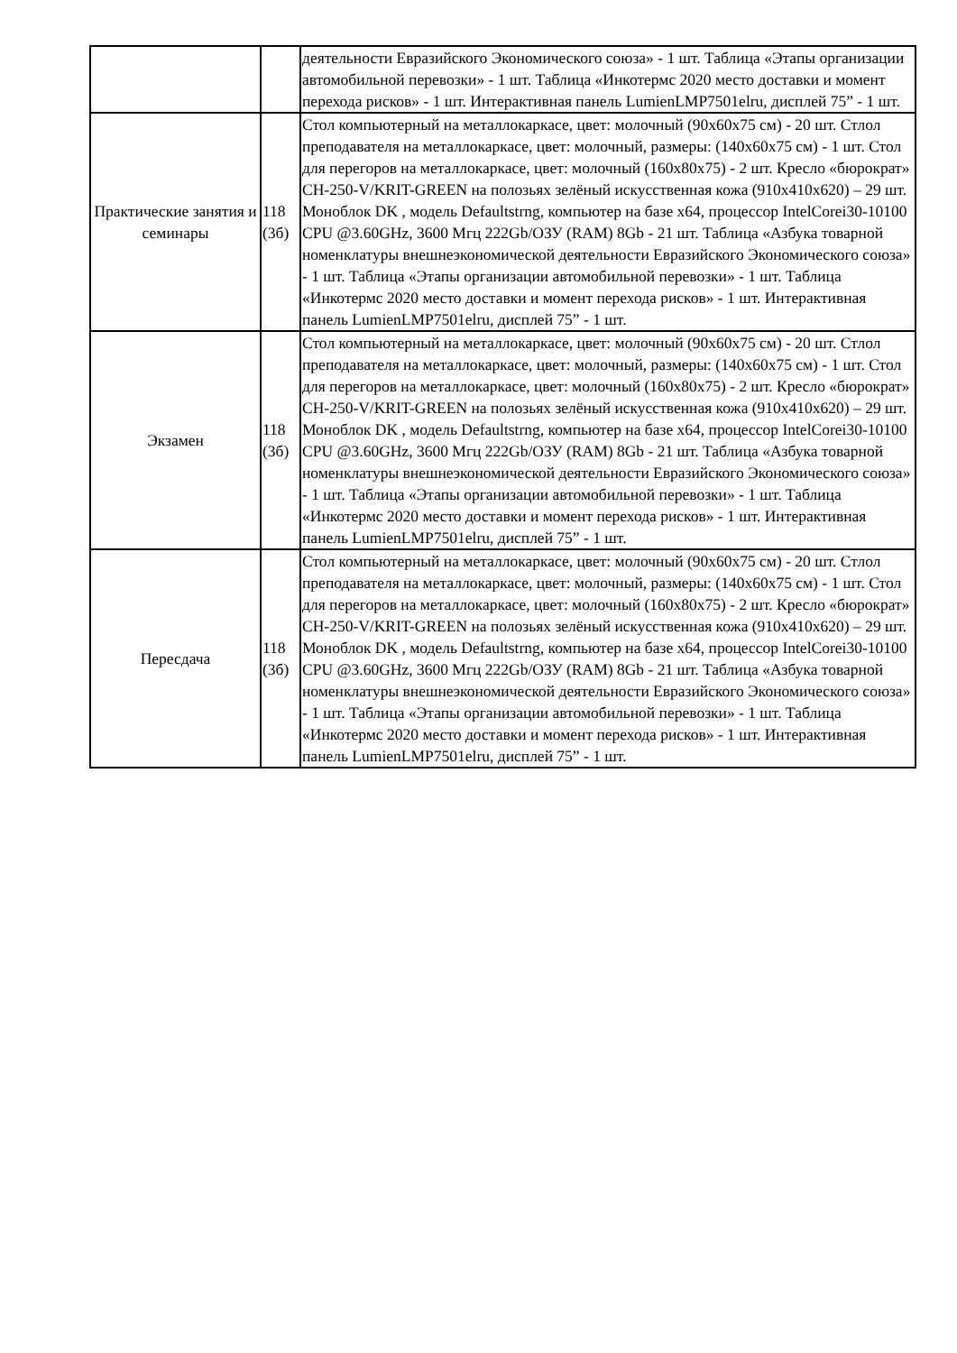| | | деятельности Евразийского Экономического союза» - 1 шт. Таблица «Этапы организации автомобильной перевозки» - 1 шт. Таблица «Инкотермс 2020 место доставки и момент перехода рисков» - 1 шт. Интерактивная панель LumienLMP7501elru, дисплей 75” - 1 шт. |
| Практические занятия и семинары | 118 (3б) | Стол компьютерный на металлокаркасе, цвет: молочный (90х60х75 см) - 20 шт. Стлол преподавателя на металлокаркасе, цвет: молочный, размеры: (140х60х75 см) - 1 шт. Стол для перегоров на металлокаркасе, цвет: молочный (160х80х75) - 2 шт. Кресло «бюрократ» CH-250-V/KRIT-GREEN на полозьях зелёный искусственная кожа (910х410х620) – 29 шт. Моноблок DK , модель Defaultstrng, компьютер на базе x64, процессор IntelCorei30-10100 CPU @3.60GHz, 3600 Мгц 222Gb/ОЗУ (RAM) 8Gb - 21 шт. Таблица «Азбука товарной номенклатуры внешнеэкономической деятельности Евразийского Экономического союза» - 1 шт. Таблица «Этапы организации автомобильной перевозки» - 1 шт. Таблица «Инкотермс 2020 место доставки и момент перехода рисков» - 1 шт. Интерактивная панель LumienLMP7501elru, дисплей 75” - 1 шт. |
| Экзамен | 118 (3б) | Стол компьютерный на металлокаркасе, цвет: молочный (90х60х75 см) - 20 шт. Стлол преподавателя на металлокаркасе, цвет: молочный, размеры: (140х60х75 см) - 1 шт. Стол для перегоров на металлокаркасе, цвет: молочный (160х80х75) - 2 шт. Кресло «бюрократ» CH-250-V/KRIT-GREEN на полозьях зелёный искусственная кожа (910х410х620) – 29 шт. Моноблок DK , модель Defaultstrng, компьютер на базе x64, процессор IntelCorei30-10100 CPU @3.60GHz, 3600 Мгц 222Gb/ОЗУ (RAM) 8Gb - 21 шт. Таблица «Азбука товарной номенклатуры внешнеэкономической деятельности Евразийского Экономического союза» - 1 шт. Таблица «Этапы организации автомобильной перевозки» - 1 шт. Таблица «Инкотермс 2020 место доставки и момент перехода рисков» - 1 шт. Интерактивная панель LumienLMP7501elru, дисплей 75” - 1 шт. |
| Пересдача | 118 (3б) | Стол компьютерный на металлокаркасе, цвет: молочный (90х60х75 см) - 20 шт. Стлол преподавателя на металлокаркасе, цвет: молочный, размеры: (140х60х75 см) - 1 шт. Стол для перегоров на металлокаркасе, цвет: молочный (160х80х75) - 2 шт. Кресло «бюрократ» CH-250-V/KRIT-GREEN на полозьях зелёный искусственная кожа (910х410х620) – 29 шт. Моноблок DK , модель Defaultstrng, компьютер на базе x64, процессор IntelCorei30-10100 CPU @3.60GHz, 3600 Мгц 222Gb/ОЗУ (RAM) 8Gb - 21 шт. Таблица «Азбука товарной номенклатуры внешнеэкономической деятельности Евразийского Экономического союза» - 1 шт. Таблица «Этапы организации автомобильной перевозки» - 1 шт. Таблица «Инкотермс 2020 место доставки и момент перехода рисков» - 1 шт. Интерактивная панель LumienLMP7501elru, дисплей 75” - 1 шт. |